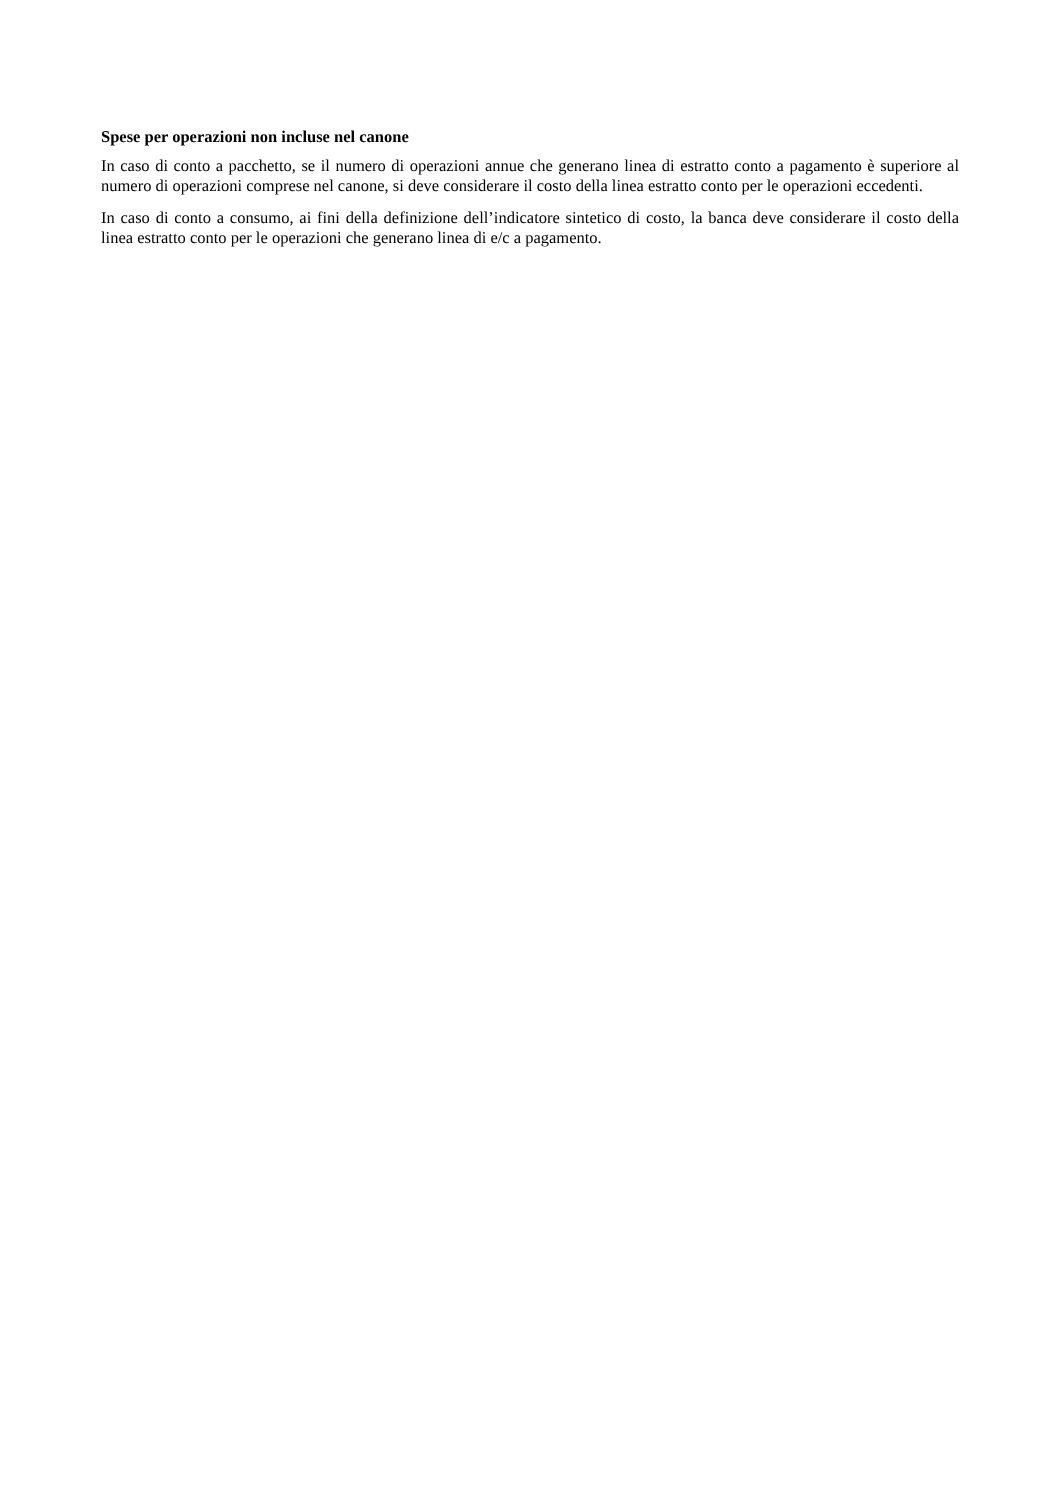Spese per operazioni non incluse nel canone
In caso di conto a pacchetto, se il numero di operazioni annue che generano linea di estratto conto a pagamento è superiore al numero di operazioni comprese nel canone, si deve considerare il costo della linea estratto conto per le operazioni eccedenti.
In caso di conto a consumo, ai fini della definizione dell’indicatore sintetico di costo, la banca deve considerare il costo della linea estratto conto per le operazioni che generano linea di e/c a pagamento.